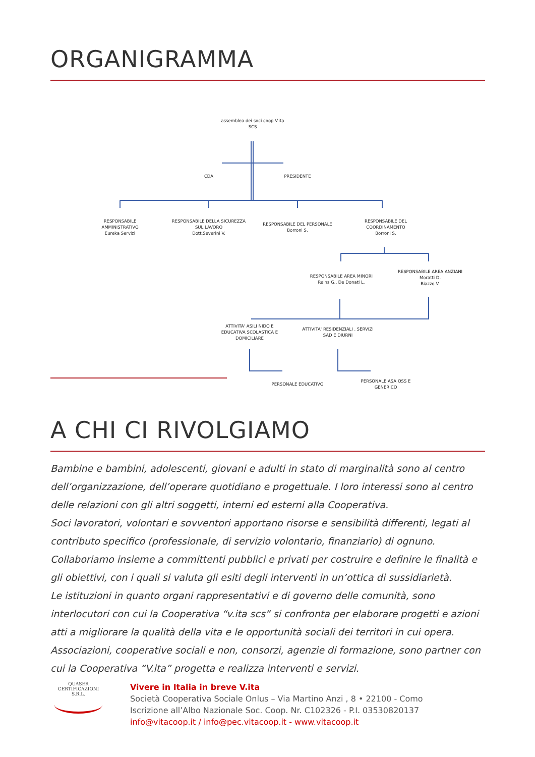ORGANIGRAMMA
assemblea dei soci coop V.ita
SCS
CDA PRESIDENTE
RESPONSABILE
AMMINISTRATIVO
Eureka Servizi
RESPONSABILE DELLA SICUREZZA
SUL LAVORO
Dott.Severini V.
RESPONSABILE DEL PERSONALE
Borroni S.
RESPONSABILE DEL
COORDINAMENTO
Borroni S.
RESPONSABILE AREA MINORI
Reins G., De Donati L.
RESPONSABILE AREA ANZIANI
Moratti D.
Biazzo V.
ATTIVITA' ASILI NIDO E
EDUCATIVA SCOLASTICA E
DOMICILIARE
ATTIVITA' RESIDENZIALI . SERVIZI
SAD E DIURNI
PERSONALE EDUCATIVO
PERSONALE ASA OSS E
GENERICO
A CHI CI RIVOLGIAMO
Bambine e bambini, adolescenti, giovani e adulti in stato di marginalità sono al centro dell’organizzazione, dell’operare quotidiano e progettuale. I loro interessi sono al centro delle relazioni con gli altri soggetti, interni ed esterni alla Cooperativa.
Soci lavoratori, volontari e sovventori apportano risorse e sensibilità differenti, legati al contributo specifico (professionale, di servizio volontario, finanziario) di ognuno.
Collaboriamo insieme a committenti pubblici e privati per costruire e definire le finalità e gli obiettivi, con i quali si valuta gli esiti degli interventi in un’ottica di sussidiarietà.
Le istituzioni in quanto organi rappresentativi e di governo delle comunità, sono interlocutori con cui la Cooperativa “v.ita scs” si confronta per elaborare progetti e azioni atti a migliorare la qualità della vita e le opportunità sociali dei territori in cui opera.
Associazioni, cooperative sociali e non, consorzi, agenzie di formazione, sono partner con cui la Cooperativa “V.ita” progetta e realizza interventi e servizi.
QUASER CERTIFICAZIONI S.R.L.
Vivere in Italia in breve V.ita
Società Cooperativa Sociale Onlus – Via Martino Anzi , 8 • 22100 - Como
Iscrizione all’Albo Nazionale Soc. Coop. Nr. C102326 - P.I. 03530820137
info@vitacoop.it / info@pec.vitacoop.it - www.vitacoop.it